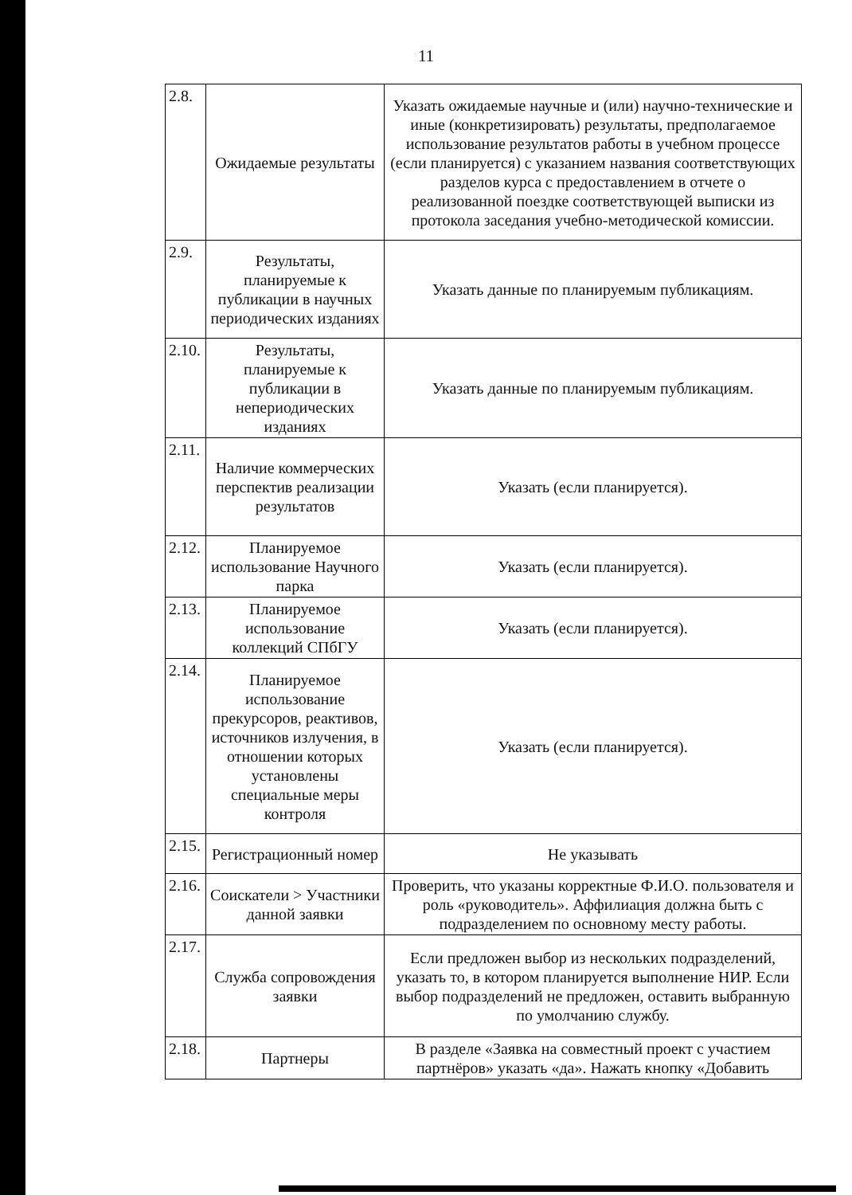11
| 2.8. | Ожидаемые результаты | Указать ожидаемые научные и (или) научно-технические и иные (конкретизировать) результаты, предполагаемое использование результатов работы в учебном процессе (если планируется) с указанием названия соответствующих разделов курса с предоставлением в отчете о реализованной поездке соответствующей выписки из протокола заседания учебно-методической комиссии. |
| 2.9. | Результаты, планируемые к публикации в научных периодических изданиях | Указать данные по планируемым публикациям. |
| 2.10. | Результаты, планируемые к публикации в непериодических изданиях | Указать данные по планируемым публикациям. |
| 2.11. | Наличие коммерческих перспектив реализации результатов | Указать (если планируется). |
| 2.12. | Планируемое использование Научного парка | Указать (если планируется). |
| 2.13. | Планируемое использование коллекций СПбГУ | Указать (если планируется). |
| 2.14. | Планируемое использование прекурсоров, реактивов, источников излучения, в отношении которых установлены специальные меры контроля | Указать (если планируется). |
| 2.15. | Регистрационный номер | Не указывать |
| 2.16. | Соискатели > Участники данной заявки | Проверить, что указаны корректные Ф.И.О. пользователя и роль «руководитель». Аффилиация должна быть с подразделением по основному месту работы. |
| 2.17. | Служба сопровождения заявки | Если предложен выбор из нескольких подразделений, указать то, в котором планируется выполнение НИР. Если выбор подразделений не предложен, оставить выбранную по умолчанию службу. |
| 2.18. | Партнеры | В разделе «Заявка на совместный проект с участием партнёров» указать «да». Нажать кнопку «Добавить |